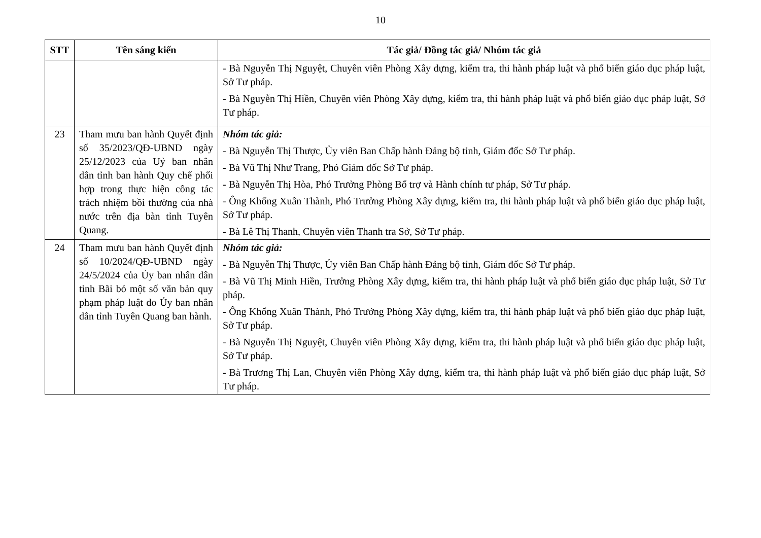10
| STT | Tên sáng kiến | Tác giả/ Đồng tác giả/ Nhóm tác giả |
| --- | --- | --- |
| | | - Bà Nguyễn Thị Nguyệt, Chuyên viên Phòng Xây dựng, kiểm tra, thi hành pháp luật và phổ biến giáo dục pháp luật, Sở Tư pháp. - Bà Nguyễn Thị Hiền, Chuyên viên Phòng Xây dựng, kiểm tra, thi hành pháp luật và phổ biến giáo dục pháp luật, Sở Tư pháp. |
| 23 | Tham mưu ban hành Quyết định số 35/2023/QĐ-UBND ngày 25/12/2023 của Uỷ ban nhân dân tỉnh ban hành Quy chế phối hợp trong thực hiện công tác trách nhiệm bồi thường của nhà nước trên địa bàn tỉnh Tuyên Quang. | Nhóm tác giả: - Bà Nguyễn Thị Thược, Ủy viên Ban Chấp hành Đảng bộ tỉnh, Giám đốc Sở Tư pháp. - Bà Vũ Thị Như Trang, Phó Giám đốc Sở Tư pháp. - Bà Nguyễn Thị Hòa, Phó Trưởng Phòng Bổ trợ và Hành chính tư pháp, Sở Tư pháp. - Ông Khổng Xuân Thành, Phó Trưởng Phòng Xây dựng, kiểm tra, thi hành pháp luật và phổ biến giáo dục pháp luật, Sở Tư pháp. - Bà Lê Thị Thanh, Chuyên viên Thanh tra Sở, Sở Tư pháp. |
| 24 | Tham mưu ban hành Quyết định số 10/2024/QĐ-UBND ngày 24/5/2024 của Ủy ban nhân dân tỉnh Bãi bỏ một số văn bản quy phạm pháp luật do Ủy ban nhân dân tỉnh Tuyên Quang ban hành. | Nhóm tác giả: - Bà Nguyễn Thị Thược, Ủy viên Ban Chấp hành Đảng bộ tỉnh, Giám đốc Sở Tư pháp. - Bà Vũ Thị Minh Hiền, Trưởng Phòng Xây dựng, kiểm tra, thi hành pháp luật và phổ biến giáo dục pháp luật, Sở Tư pháp. - Ông Khổng Xuân Thành, Phó Trưởng Phòng Xây dựng, kiểm tra, thi hành pháp luật và phổ biến giáo dục pháp luật, Sở Tư pháp. - Bà Nguyễn Thị Nguyệt, Chuyên viên Phòng Xây dựng, kiểm tra, thi hành pháp luật và phổ biến giáo dục pháp luật, Sở Tư pháp. - Bà Trương Thị Lan, Chuyên viên Phòng Xây dựng, kiểm tra, thi hành pháp luật và phổ biến giáo dục pháp luật, Sở Tư pháp. |